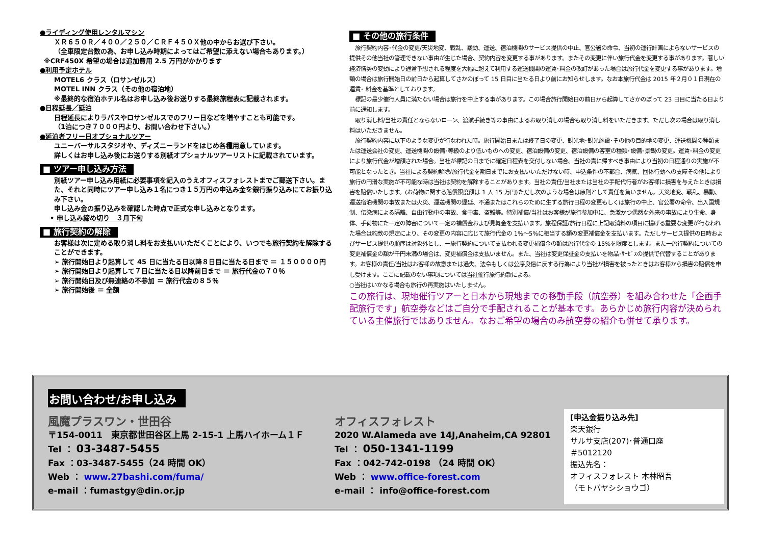●ライディング使用レンタルマシン
ＸＲ６５０Ｒ／４００／２５０／ＣＲＦ４５０Ｘ他の中からお選び下さい。
（全車限定台数の為、お申し込み時期によってはご希望に添えない場合もあります。）
※CRF450X 希望の場合は追加費用 2.5 万円がかかります
●利用予定ホテル
MOTEL6 クラス（ロサンゼルス）
MOTEL INN クラス（その他の宿泊地）
※最終的な宿泊ホテル名はお申し込み後お送りする最終旅程表に記載されます。
●日程延長／延泊
日程延長によりラパスやロサンゼルスでのフリー日などを増やすことも可能です。
（1泊につき７０００円より、お問い合わせ下さい。）
●延泊者フリー日オプショナルツアー
ユニーバーサルスタジオや、ディズニーランドをはじめ各種用意しています。
詳しくはお申し込み後にお送りする別紙オプショナルツアーリストに記載されています。
■ ツアー申し込み方法
別紙ツアー申し込み用紙に必要事項を記入のうえオフィスフォレストまでご郵送下さい。また、それと同時にツアー申し込み１名につき１５万円の申込み金を銀行振り込みにてお振り込み下さい。
申し込み金の振り込みを確認した時点で正式な申し込みとなります。
• 申し込み締め切り　３月下旬
■ 旅行契約の解除
お客様は次に定める取り消し料をお支払いいただくことにより、いつでも旅行契約を解除することができます。
➢ 旅行開始日より起算して 45 日に当たる日以降８日目に当たる日まで ＝ １５００００円
➢ 旅行開始日より起算して７日に当たる日以降前日まで ＝ 旅行代金の７０％
➢ 旅行開始日及び無連絡の不参加 ＝ 旅行代金の８５％
➢ 旅行開始後 ＝ 全額
■ その他の旅行条件
　旅行契約内容･代金の変更/天災地変、戦乱、暴動、運送、宿泊機関のサービス提供の中止、官公署の命令、当初の運行計画によらないサービスの提供その他当社の管理できない事由が生じた場合、契約内容を変更する事があります。またその変更に伴い旅行代金を変更する事があります。著しい経済情勢の変動により通常予想される程度を大幅に超えて利用する運送機関の運賃･料金の改訂があった場合は旅行代金を変更する事があります。増額の場合は旅行開始日の前日から起算してさかのぼって 15 日目に当たる日より前にお知らせします。なお本旅行代金は 2015 年２月０１日現在の運賃･ 料金を基準としております。
　標記の最少催行人員に満たない場合は旅行を中止する事があります。この場合旅行開始日の前日から起算してさかのぼって 23 日目に当たる日より前に通知します。
　取り消し料/当社の責任とならないローン、渡航手続き等の事由によるお取り消しの場合も取り消し料をいただきます。ただし次の場合は取り消し料はいただきません。
　旅行契約内容に以下のような変更が行なわれた時。旅行開始日または終了日の変更、観光地･観光施設･その他の目的地の変更、運送機関の種類または運送会社の変更、運送機関の設備･等級のより低いものへの変更、宿泊設備の変更、宿泊設備の客室の種類･設備･景観の変更。運賃･料金の変更により旅行代金が増額された場合。当社が標記の日までに確定日程表を交付しない場合。当社の責に帰すべき事由により当初の日程通りの実施が不可能となったとき。当社による契約解除/旅行代金を期日までにお支払いいただけない時、申込条件の不都合、病気、団体行動への支障その他により旅行の円滑な実施が不可能な時は当社は契約を解除することがあります。当社の責任/当社または当社の手配代行者がお客様に損害を与えたときは損害を賠償いたします。(お荷物に関する賠償限度額は 1 人 15 万円)ただし次のような場合は原則として責任を負いません。天災地変、戦乱、暴動、運送宿泊機関の事故または火災、運送機関の遅延、不通またはこれらのために生ずる旅行日程の変更もしくは旅行の中止、官公署の命令、出入国規制、伝染病による隔離、自由行動中の事故、食中毒、盗難等。特別補償/当社はお客様が旅行参加中に、急激かつ偶然な外来の事故により生命、身体、手荷物にた一定の障害について一定の補償金および見舞金を支払います。旅程保証/旅行日程に上記取消料の項目に揚げる重要な変更が行なわれた場合は約款の規定により、その変更の内容に応じて旅行代金の 1%～5%に相当する額の変更補償金を支払います。ただしサービス提供の日時およびサービス提供の順序は対象外とし、一旅行契約について支払われる変更補償金の額は旅行代金の 15%を限度とします。また一旅行契約についての変更補償金の額が千円未満の場合は、変更補償金は支払いません。また、当社は変更保証金の支払いを物品･ｻｰﾋﾞｽの提供で代替することがあります。お客様の責任/当社はお客様の故意または過失、法令もしくは公序良俗に反する行為により当社が損害を被ったときはお客様から損害の賠償を申し受けます。ここに記載のない事項については当社催行旅行約款による。
○当社はいかなる場合も旅行の再実施はいたしません。
この旅行は、現地催行ツアーと日本から現地までの移動手段（航空券）を組み合わせた「企画手配旅行です」航空券などはご自分で手配されることが基本です。あらかじめ旅行内容が決められている主催旅行ではありません。なおご希望の場合のみ航空券の紹介も併せて承ります。
お問い合わせ/お申し込み
風魔プラスワン・世田谷
〒154-0011　東京都世田谷区上馬 2-15-1 上馬ハイホーム１Ｆ
Tel ： 03-3487-5455
Fax ：03-3487-5455（24 時間 OK）
Web ： www.27bashi.com/fuma/
e-mail ：fumastgy@din.or.jp
オフィスフォレスト
2020 W.Alameda ave 14J,Anaheim,CA 92801
Tel ： 050-1341-1199
Fax ：042-742-0198 （24 時間 OK）
Web ： www.office-forest.com
e-mail ： info@office-forest.com
[申込金振り込み先]
楽天銀行
サルサ支店(207)･普通口座
＃5012120
振込先名：
オフィスフォレスト 本林昭吾
（モトバヤシショウゴ）